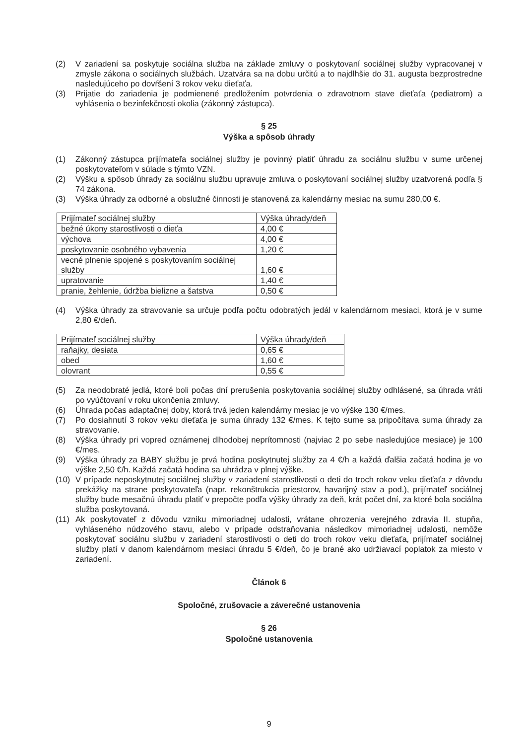(2) V zariadení sa poskytuje sociálna služba na základe zmluvy o poskytovaní sociálnej služby vypracovanej v zmysle zákona o sociálnych službách. Uzatvára sa na dobu určitú a to najdlhšie do 31. augusta bezprostredne nasledujúceho po dovŕšení 3 rokov veku dieťaťa.
(3) Prijatie do zariadenia je podmienené predložením potvrdenia o zdravotnom stave dieťaťa (pediatrom) a vyhlásenia o bezinfekčnosti okolia (zákonný zástupca).
§ 25
Výška a spôsob úhrady
(1) Zákonný zástupca prijímateľa sociálnej služby je povinný platiť úhradu za sociálnu službu v sume určenej poskytovateľom v súlade s týmto VZN.
(2) Výšku a spôsob úhrady za sociálnu službu upravuje zmluva o poskytovaní sociálnej služby uzatvorená podľa § 74 zákona.
(3) Výška úhrady za odborné a obslužné činnosti je stanovená za kalendárny mesiac na sumu 280,00 €.
| Prijímateľ sociálnej služby | Výška úhrady/deň |
| bežné úkony starostlivosti o dieťa | 4,00 € |
| výchova | 4,00 € |
| poskytovanie osobného vybavenia | 1,20 € |
| vecné plnenie spojené s poskytovaním sociálnej služby | 1,60 € |
| upratovanie | 1,40 € |
| pranie, žehlenie, údržba bielizne a šatstva | 0,50 € |
(4) Výška úhrady za stravovanie sa určuje podľa počtu odobratých jedál v kalendárnom mesiaci, ktorá je v sume 2,80 €/deň.
| Prijímateľ sociálnej služby | Výška úhrady/deň |
| raňajky, desiata | 0,65 € |
| obed | 1,60 € |
| olovrant | 0,55 € |
(5) Za neodobraté jedlá, ktoré boli počas dní prerušenia poskytovania sociálnej služby odhlásené, sa úhrada vráti po vyúčtovaní v roku ukončenia zmluvy.
(6) Úhrada počas adaptačnej doby, ktorá trvá jeden kalendárny mesiac je vo výške 130 €/mes.
(7) Po dosiahnutí 3 rokov veku dieťaťa je suma úhrady 132 €/mes. K tejto sume sa pripočítava suma úhrady za stravovanie.
(8) Výška úhrady pri vopred oznámenej dlhodobej neprítomnosti (najviac 2 po sebe nasledujúce mesiace) je 100 €/mes.
(9) Výška úhrady za BABY službu je prvá hodina poskytnutej služby za 4 €/h a každá ďalšia začatá hodina je vo výške 2,50 €/h. Každá začatá hodina sa uhrádza v plnej výške.
(10) V prípade neposkytnutej sociálnej služby v zariadení starostlivosti o deti do troch rokov veku dieťaťa z dôvodu prekážky na strane poskytovateľa (napr. rekonštrukcia priestorov, havarijný stav a pod.), prijímateľ sociálnej služby bude mesačnú úhradu platiť v prepočte podľa výšky úhrady za deň, krát počet dní, za ktoré bola sociálna služba poskytovaná.
(11) Ak poskytovateľ z dôvodu vzniku mimoriadnej udalosti, vrátane ohrozenia verejného zdravia II. stupňa, vyhláseného núdzového stavu, alebo v prípade odstraňovania následkov mimoriadnej udalosti, nemôže poskytovať sociálnu službu v zariadení starostlivosti o deti do troch rokov veku dieťaťa, prijímateľ sociálnej služby platí v danom kalendárnom mesiaci úhradu 5 €/deň, čo je brané ako udržiavací poplatok za miesto v zariadení.
Článok 6
Spoločné, zrušovacie a záverečné ustanovenia
§ 26
Spoločné ustanovenia
9